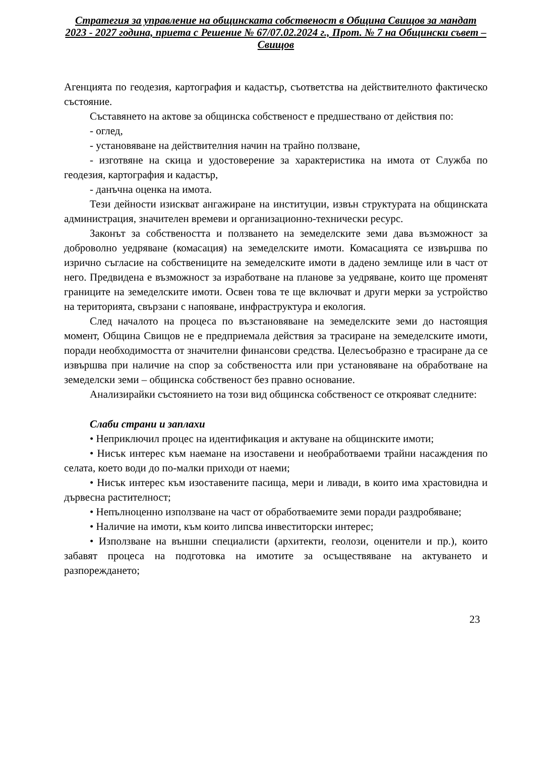Стратегия за управление на общинската собственост в Община Свищов за мандат 2023 - 2027 година, приета с Решение № 67/07.02.2024 г., Прот. № 7 на Общински съвет – Свищов
Агенцията по геодезия, картография и кадастър, съответства на действителното фактическо състояние.
Съставянето на актове за общинска собственост е предшествано от действия по:
- оглед,
- установяване на действителния начин на трайно ползване,
- изготвяне на скица и удостоверение за характеристика на имота от Служба по геодезия, картография и кадастър,
- данъчна оценка на имота.
Тези дейности изискват ангажиране на институции, извън структурата на общинската администрация, значителен времеви и организационно-технически ресурс.
Законът за собствеността и ползването на земеделските земи дава възможност за доброволно уедряване (комасация) на земеделските имоти. Комасацията се извършва по изрично съгласие на собствениците на земеделските имоти в дадено землище или в част от него. Предвидена е възможност за изработване на планове за уедряване, които ще променят границите на земеделските имоти. Освен това те ще включват и други мерки за устройство на територията, свързани с напояване, инфраструктура и екология.
След началото на процеса по възстановяване на земеделските земи до настоящия момент, Община Свищов не е предприемала действия за трасиране на земеделските имоти, поради необходимостта от значителни финансови средства. Целесъобразно е трасиране да се извършва при наличие на спор за собствеността или при установяване на обработване на земеделски земи – общинска собственост без правно основание.
Анализирайки състоянието на този вид общинска собственост се открояват следните:
Слаби страни и заплахи
• Неприключил процес на идентификация и актуване на общинските имоти;
• Нисък интерес към наемане на изоставени и необработваеми трайни насаждения по селата, което води до по-малки приходи от наеми;
• Нисък интерес към изоставените пасища, мери и ливади, в които има храстовидна и дървесна растителност;
• Непълноценно използване на част от обработваемите земи поради раздробяване;
• Наличие на имоти, към които липсва инвеститорски интерес;
• Използване на външни специалисти (архитекти, геолози, оценители и пр.), които забавят процеса на подготовка на имотите за осъществяване на актуването и разпореждането;
23